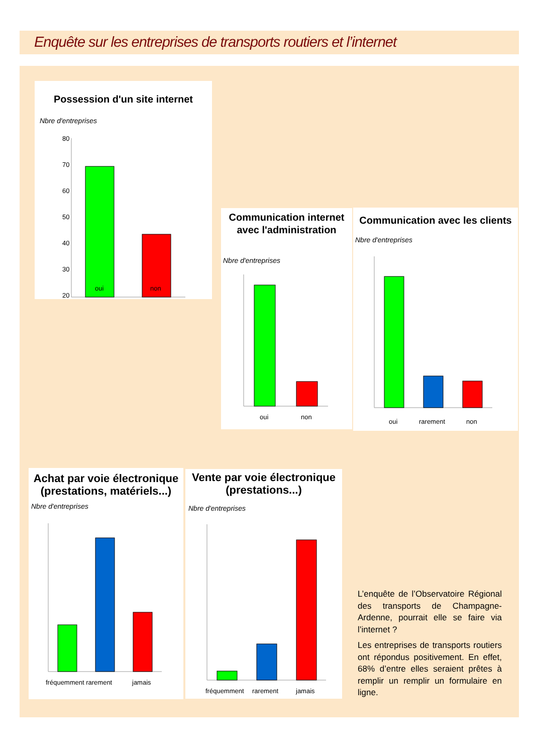Enquête sur les entreprises de transports routiers et l’internet
Possession d'un site internet
Nbre d'entreprises
80
70
60
50
40
30
20
oui non
Communication internet avec l'administration
Nbre d'entreprises
oui
non
Communication avec les clients
Nbre d'entreprises
oui
rarement
non
Achat par voie électronique (prestations, matériels...)
Nbre d'entreprises
fréquemment rarement
jamais
Vente par voie électronique (prestations...)
Nbre d'entreprises
fréquemment
rarement
jamais
L’enquête de l’Observatoire Régional des transports de Champagne-Ardenne, pourrait elle se faire via l’internet ?
Les entreprises de transports routiers ont répondus positivement. En effet, 68% d’entre elles seraient prêtes à remplir un remplir un formulaire en ligne.